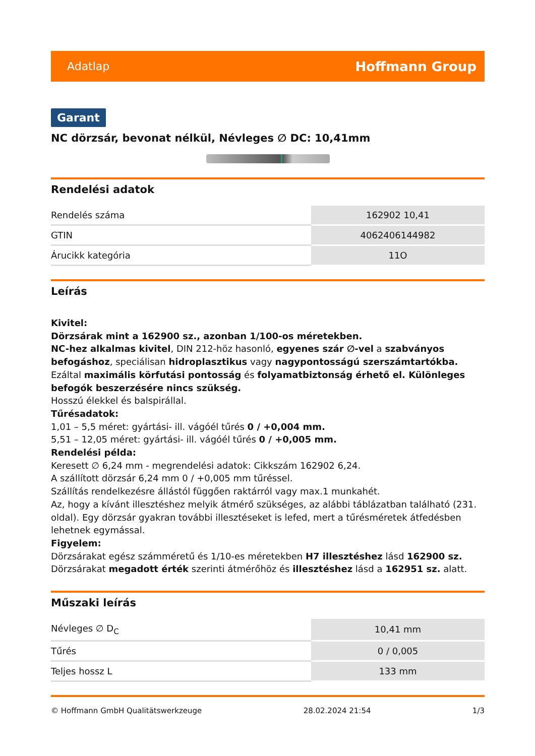Adatlap Hoffmann Group
Garant
NC dörzsár, bevonat nélkül, Névleges ∅ DC: 10,41mm
Rendelési adatok
| Rendelés száma | 162902 10,41 |
| GTIN | 4062406144982 |
| Árucikk kategória | 11O |
Leírás
Kivitel:
Dörzsárak mint a 162900 sz., azonban 1/100-os méretekben.
NC-hez alkalmas kivitel, DIN 212-höz hasonló, egyenes szár ∅-vel a szabványos befogáshoz, speciálisan hidroplasztikus vagy nagypontosságú szerszámtartókba. Ezáltal maximális körfutási pontosság és folyamatbiztonság érhető el. Különleges befogók beszerzésére nincs szükség.
Hosszú élekkel és balspirállal.
Tűrésadatok:
1,01 – 5,5 méret: gyártási- ill. vágóél tűrés 0 / +0,004 mm.
5,51 – 12,05 méret: gyártási- ill. vágóél tűrés 0 / +0,005 mm.
Rendelési példa:
Keresett ∅ 6,24 mm - megrendelési adatok: Cikkszám 162902 6,24.
A szállított dörzsár 6,24 mm 0 / +0,005 mm tűréssel.
Szállítás rendelkezésre állástól függően raktárról vagy max.1 munkahét.
Az, hogy a kívánt illesztéshez melyik átmérő szükséges, az alábbi táblázatban található (231. oldal). Egy dörzsár gyakran további illesztéseket is lefed, mert a tűrésméretek átfedésben lehetnek egymással.
Figyelem:
Dörzsárakat egész számméretű és 1/10-es méretekben H7 illesztéshez lásd 162900 sz.
Dörzsárakat megadott érték szerinti átmérőhöz és illesztéshez lásd a 162951 sz. alatt.
Műszaki leírás
| Névleges ∅ D<sub>C</sub> | 10,41 mm |
| Tűrés | 0 / 0,005 |
| Teljes hossz L | 133 mm |
© Hoffmann GmbH Qualitätswerkzeuge 28.02.2024 21:54 1/3